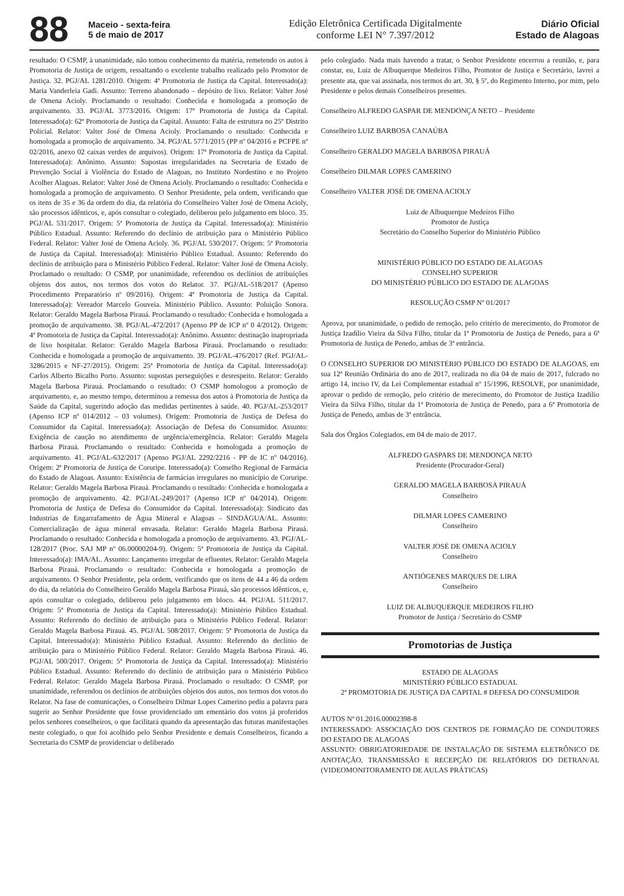88
Maceio - sexta-feira
5 de maio de 2017
Edição Eletrônica Certificada Digitalmente
conforme LEI N° 7.397/2012
Diário Oficial
Estado de Alagoas
resultado: O CSMP, à unanimidade, não tomou conhecimento da matéria, remetendo os autos à Promotoria de Justiça de origem, ressaltando o excelente trabalho realizado pelo Promotor de Justiça. 32. PGJ/AL 1281/2010. Origem: 4ª Promotoria de Justiça da Capital. Interessado(a): Maria Vanderleia Gadi. Assunto: Terreno abandonado – depósito de lixo. Relator: Valter José de Omena Acioly. Proclamando o resultado: Conhecida e homologada a promoção de arquivamento. 33. PGJ/AL 3773/2016. Origem: 17ª Promotoria de Justiça da Capital. Interessado(a): 62ª Promotoria de Justiça da Capital. Assunto: Falta de estrutura no 25º Distrito Policial. Relator: Valter José de Omena Acioly. Proclamando o resultado: Conhecida e homologada a promoção de arquivamento. 34. PGJ/AL 5771/2015 (PP nº 04/2016 e PCFPE nº 02/2016, anexo 02 caixas verdes de arquivos). Origem: 17ª Promotoria de Justiça da Capital. Interessado(a): Anônimo. Assunto: Supostas irregularidades na Secretaria de Estado de Prevenção Social à Violência do Estado de Alagoas, no Instituto Nordestino e no Projeto Acolher Alagoas. Relator: Valter José de Omena Acioly. Proclamando o resultado: Conhecida e homologada a promoção de arquivamento. O Senhor Presidente, pela ordem, verificando que os itens de 35 e 36 da ordem do dia, da relatória do Conselheiro Valter José de Omena Acioly, são processos idênticos, e, após consultar o colegiado, deliberou pelo julgamento em bloco. 35. PGJ/AL 531/2017. Origem: 5ª Promotoria de Justiça da Capital. Interessado(a): Ministério Público Estadual. Assunto: Referendo do declínio de atribuição para o Ministério Público Federal. Relator: Valter José de Omena Acioly. 36. PGJ/AL 530/2017. Origem: 5ª Promotoria de Justiça da Capital. Interessado(a): Ministério Público Estadual. Assunto: Referendo do declínio de atribuição para o Ministério Público Federal. Relator: Valter José de Omena Acioly. Proclamado o resultado: O CSMP, por unanimidade, referendou os declínios de atribuições objetos dos autos, nos termos dos votos do Relator. 37. PGJ/AL-518/2017 (Apenso Procedimento Preparatório nº 09/2016). Origem: 4ª Promotoria de Justiça da Capital. Interessado(a): Vereador Marcelo Gouveia. Ministério Público. Assunto: Poluição Sonora. Relator: Geraldo Magela Barbosa Pirauá. Proclamando o resultado: Conhecida e homologada a promoção de arquivamento. 38. PGJ/AL-472/2017 (Apenso PP de ICP nº 0 4/2012). Origem: 4ª Promotoria de Justiça da Capital. Interessado(a): Anônimo. Assunto: destinação inapropriada de lixo hospitalar. Relator: Geraldo Magela Barbosa Pirauá. Proclamando o resultado: Conhecida e homologada a promoção de arquivamento. 39. PGJ/AL-476/2017 (Ref. PGJ/AL-3286/2015 e NF-27/2015). Origem: 25ª Promotoria de Justiça da Capital. Interessado(a): Carlos Alberto Bicalho Porto. Assunto: supostas perseguições e desrespeito. Relator: Geraldo Magela Barbosa Pirauá. Proclamando o resultado: O CSMP homologou a promoção de arquivamento, e, ao mesmo tempo, determinou a remessa dos autos à Promotoria de Justiça da Saúde da Capital, sugerindo adoção das medidas pertinentes à saúde. 40. PGJ/AL-253/2017 (Apenso ICP nº 014/2012 – 03 volumes). Origem: Promotoria de Justiça de Defesa do Consumidor da Capital. Interessado(a): Associação de Defesa do Consumidor. Assunto: Exigência de caução no atendimento de urgência/emergência. Relator: Geraldo Magela Barbosa Pirauá. Proclamando o resultado: Conhecida e homologada a promoção de arquivamento. 41. PGJ/AL-632/2017 (Apenso PGJ/AL 2292/2216 - PP de IC nº 04/2016). Origem: 2ª Promotoria de Justiça de Coruripe. Interessado(a): Conselho Regional de Farmácia do Estado de Alagoas. Assunto: Existência de farmácias irregulares no município de Coruripe. Relator: Geraldo Magela Barbosa Pirauá. Proclamando o resultado: Conhecida e homologada a promoção de arquivamento. 42. PGJ/AL-249/2017 (Apenso ICP nº 04/2014). Origem: Promotoria de Justiça de Defesa do Consumidor da Capital. Interessado(a): Sindicato das Industrias de Engarrafamento de Água Mineral e Alagoas – SINDÁGUA/AL. Assunto: Comercialização de água mineral envasada. Relator: Geraldo Magela Barbosa Pirauá. Proclamando o resultado: Conhecida e homologada a promoção de arquivamento. 43. PGJ/AL-128/2017 (Proc. SAJ MP nº 06.00000204-9). Origem: 5ª Promotoria de Justiça da Capital. Interessado(a): IMA/AL. Assunto: Lançamento irregular de efluentes. Relator: Geraldo Magela Barbosa Pirauá. Proclamando o resultado: Conhecida e homologada a promoção de arquivamento. O Senhor Presidente, pela ordem, verificando que os itens de 44 a 46 da ordem do dia, da relatória do Conselheiro Geraldo Magela Barbosa Pirauá, são processos idênticos, e, após consultar o colegiado, deliberou pelo julgamento em bloco. 44. PGJ/AL 511/2017. Origem: 5ª Promotoria de Justiça da Capital. Interessado(a): Ministério Público Estadual. Assunto: Referendo do declínio de atribuição para o Ministério Público Federal. Relator: Geraldo Magela Barbosa Pirauá. 45. PGJ/AL 508/2017. Origem: 5ª Promotoria de Justiça da Capital. Interessado(a): Ministério Público Estadual. Assunto: Referendo do declínio de atribuição para o Ministério Público Federal. Relator: Geraldo Magela Barbosa Pirauá. 46. PGJ/AL 500/2017. Origem: 5ª Promotoria de Justiça da Capital. Interessado(a): Ministério Público Estadual. Assunto: Referendo do declínio de atribuição para o Ministério Público Federal. Relator: Geraldo Magela Barbosa Pirauá. Proclamado o resultado: O CSMP, por unanimidade, referendou os declínios de atribuições objetos dos autos, nos termos dos votos do Relator. Na fase de comunicações, o Conselheiro Dilmar Lopes Camerino pediu a palavra para sugerir ao Senhor Presidente que fosse providenciado um ementário dos votos já proferidos pelos senhores conselheiros, o que facilitará quando da apresentação das futuras manifestações neste colegiado, o que foi acolhido pelo Senhor Presidente e demais Conselheiros, ficando a Secretaria do CSMP de providenciar o deliberado
pelo colegiado. Nada mais havendo a tratar, o Senhor Presidente encerrou a reunião, e, para constar, eu, Luiz de Albuquerque Medeiros Filho, Promotor de Justiça e Secretário, lavrei a presente ata, que vai assinada, nos termos do art. 30, § 5º, do Regimento Interno, por mim, pelo Presidente e pelos demais Conselheiros presentes.
Conselheiro ALFREDO GASPAR DE MENDONÇA NETO – Presidente
Conselheiro LUIZ BARBOSA CANAÚBA
Conselheiro GERALDO MAGELA BARBOSA PIRAUÁ
Conselheiro DILMAR LOPES CAMERINO
Conselheiro VALTER JOSÉ DE OMENA ACIOLY
Luiz de Albuquerque Medeiros Filho
Promotor de Justiça
Secretário do Conselho Superior do Ministério Público
MINISTÉRIO PÚBLICO DO ESTADO DE ALAGOAS
CONSELHO SUPERIOR
DO MINISTÉRIO PÚBLICO DO ESTADO DE ALAGOAS
RESOLUÇÃO CSMP Nº 01/2017
Aprova, por unanimidade, o pedido de remoção, pelo critério de merecimento, do Promotor de Justiça Izadílio Vieira da Silva Filho, titular da 1ª Promotoria de Justiça de Penedo, para a 6ª Promotoria de Justiça de Penedo, ambas de 3ª entrância.
O CONSELHO SUPERIOR DO MINISTÉRIO PÚBLICO DO ESTADO DE ALAGOAS, em sua 12ª Reunião Ordinária do ano de 2017, realizada no dia 04 de maio de 2017, fulcrado no artigo 14, inciso IV, da Lei Complementar estadual nº 15/1996, RESOLVE, por unanimidade, aprovar o pedido de remoção, pelo critério de merecimento, do Promotor de Justiça Izadílio Vieira da Silva Filho, titular da 1ª Promotoria de Justiça de Penedo, para a 6ª Promotoria de Justiça de Penedo, ambas de 3ª entrância.
Sala dos Órgãos Colegiados, em 04 de maio de 2017.
ALFREDO GASPARS DE MENDONÇA NETO
Presidente (Procurador-Geral)
GERALDO MAGELA BARBOSA PIRAUÁ
Conselheiro
DILMAR LOPES CAMERINO
Conselheiro
VALTER JOSÉ DE OMENA ACIOLY
Conselheiro
ANTIÓGENES MARQUES DE LIRA
Conselheiro
LUIZ DE ALBUQUERQUE MEDEIROS FILHO
Promotor de Justiça / Secretário do CSMP
Promotorias de Justiça
ESTADO DE ALAGOAS
MINISTÉRIO PÚBLICO ESTADUAL
2ª PROMOTORIA DE JUSTIÇA DA CAPITAL # DEFESA DO CONSUMIDOR
AUTOS Nº 01.2016.00002398-8
INTERESSADO: ASSOCIAÇÃO DOS CENTROS DE FORMAÇÃO DE CONDUTORES DO ESTADO DE ALAGOAS
ASSUNTO: OBRIGATORIEDADE DE INSTALAÇÃO DE SISTEMA ELETRÔNICO DE ANOTAÇÃO, TRANSMISSÃO E RECEPÇÃO DE RELATÓRIOS DO DETRAN/AL (VIDEOMONITORAMENTO DE AULAS PRÁTICAS)